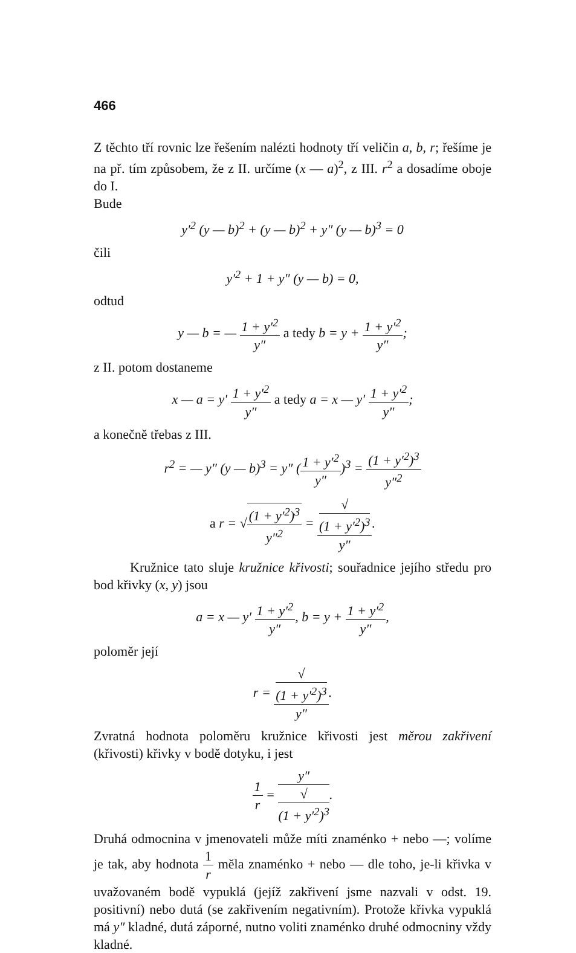466
Z těchto tří rovnic lze řešením nalézti hodnoty tří veličin a, b, r; řešíme je na př. tím způsobem, že z II. určíme (x — a)<sup>2</sup>, z III. r<sup>2</sup> a dosadíme oboje do I.
Bude
y′<sup>2</sup> (y — b)<sup>2</sup> + (y — b)<sup>2</sup> + y″ (y — b)<sup>3</sup> = 0
čili
y′<sup>2</sup> + 1 + y″ (y — b) = 0,
odtud
y — b = — 1 + y′<sup>2</sup> y″ a tedy b = y + 1 + y′<sup>2</sup> y″;
z II. potom dostaneme
x — a = y′ 1 + y′<sup>2</sup> y″ a tedy a = x — y′ 1 + y′<sup>2</sup> y″;
a konečně třebas z III.
r<sup>2</sup> = — y″ (y — b)<sup>3</sup> = y″ (1 + y′<sup>2</sup> y″)<sup>3</sup> = (1 + y′<sup>2</sup>)<sup>3</sup> y″<sup>2</sup>
a r = √(1 + y′<sup>2</sup>)<sup>3</sup> y″<sup>2</sup> = √
(1 + y′<sup>2</sup>)<sup>3</sup> y″.
Kružnice tato sluje kružnice křivosti; souřadnice jejího středu pro bod křivky (x, y) jsou
a = x — y′ 1 + y′<sup>2</sup> y″, b = y + 1 + y′<sup>2</sup> y″,
poloměr její
r = √
(1 + y′<sup>2</sup>)<sup>3</sup> y″.
Zvratná hodnota poloměru kružnice křivosti jest měrou zakřivení (křivosti) křivky v bodě dotyku, i jest
1 r = y″ √
(1 + y′<sup>2</sup>)<sup>3</sup>.
Druhá odmocnina v jmenovateli může míti znaménko + nebo —; volíme je tak, aby hodnota 1 r měla znaménko + nebo — dle toho, je-li křivka v uvažovaném bodě vypuklá (jejíž zakřivení jsme nazvali v odst. 19. positivní) nebo dutá (se zakřivením negativním). Protože křivka vypuklá má y″ kladné, dutá záporné, nutno voliti znaménko druhé odmocniny vždy kladné.